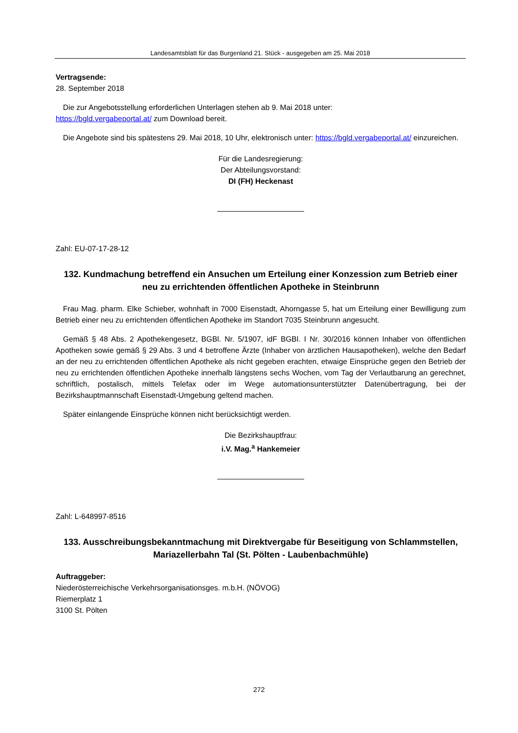Landesamtsblatt für das Burgenland 21. Stück - ausgegeben am 25. Mai 2018
Vertragsende:
28. September 2018
Die zur Angebotsstellung erforderlichen Unterlagen stehen ab 9. Mai 2018 unter:
https://bgld.vergabeportal.at/ zum Download bereit.
Die Angebote sind bis spätestens 29. Mai 2018, 10 Uhr, elektronisch unter: https://bgld.vergabeportal.at/ einzureichen.
Für die Landesregierung:
Der Abteilungsvorstand:
DI (FH) Heckenast
Zahl: EU-07-17-28-12
132. Kundmachung betreffend ein Ansuchen um Erteilung einer Konzession zum Betrieb einer neu zu errichtenden öffentlichen Apotheke in Steinbrunn
Frau Mag. pharm. Elke Schieber, wohnhaft in 7000 Eisenstadt, Ahorngasse 5, hat um Erteilung einer Bewilligung zum Betrieb einer neu zu errichtenden öffentlichen Apotheke im Standort 7035 Steinbrunn angesucht.
Gemäß § 48 Abs. 2 Apothekengesetz, BGBl. Nr. 5/1907, idF BGBl. I Nr. 30/2016 können Inhaber von öffentlichen Apotheken sowie gemäß § 29 Abs. 3 und 4 betroffene Ärzte (Inhaber von ärztlichen Hausapotheken), welche den Bedarf an der neu zu errichtenden öffentlichen Apotheke als nicht gegeben erachten, etwaige Einsprüche gegen den Betrieb der neu zu errichtenden öffentlichen Apotheke innerhalb längstens sechs Wochen, vom Tag der Verlautbarung an gerechnet, schriftlich, postalisch, mittels Telefax oder im Wege automationsunterstützter Datenübertragung, bei der Bezirkshauptmannschaft Eisenstadt-Umgebung geltend machen.
Später einlangende Einsprüche können nicht berücksichtigt werden.
Die Bezirkshauptfrau:
i.V. Mag.<sup>a</sup> Hankemeier
Zahl: L-648997-8516
133. Ausschreibungsbekanntmachung mit Direktvergabe für Beseitigung von Schlammstellen, Mariazellerbahn Tal (St. Pölten - Laubenbachmühle)
Auftraggeber:
Niederösterreichische Verkehrsorganisationsges. m.b.H. (NÖVOG)
Riemerplatz 1
3100 St. Pölten
272